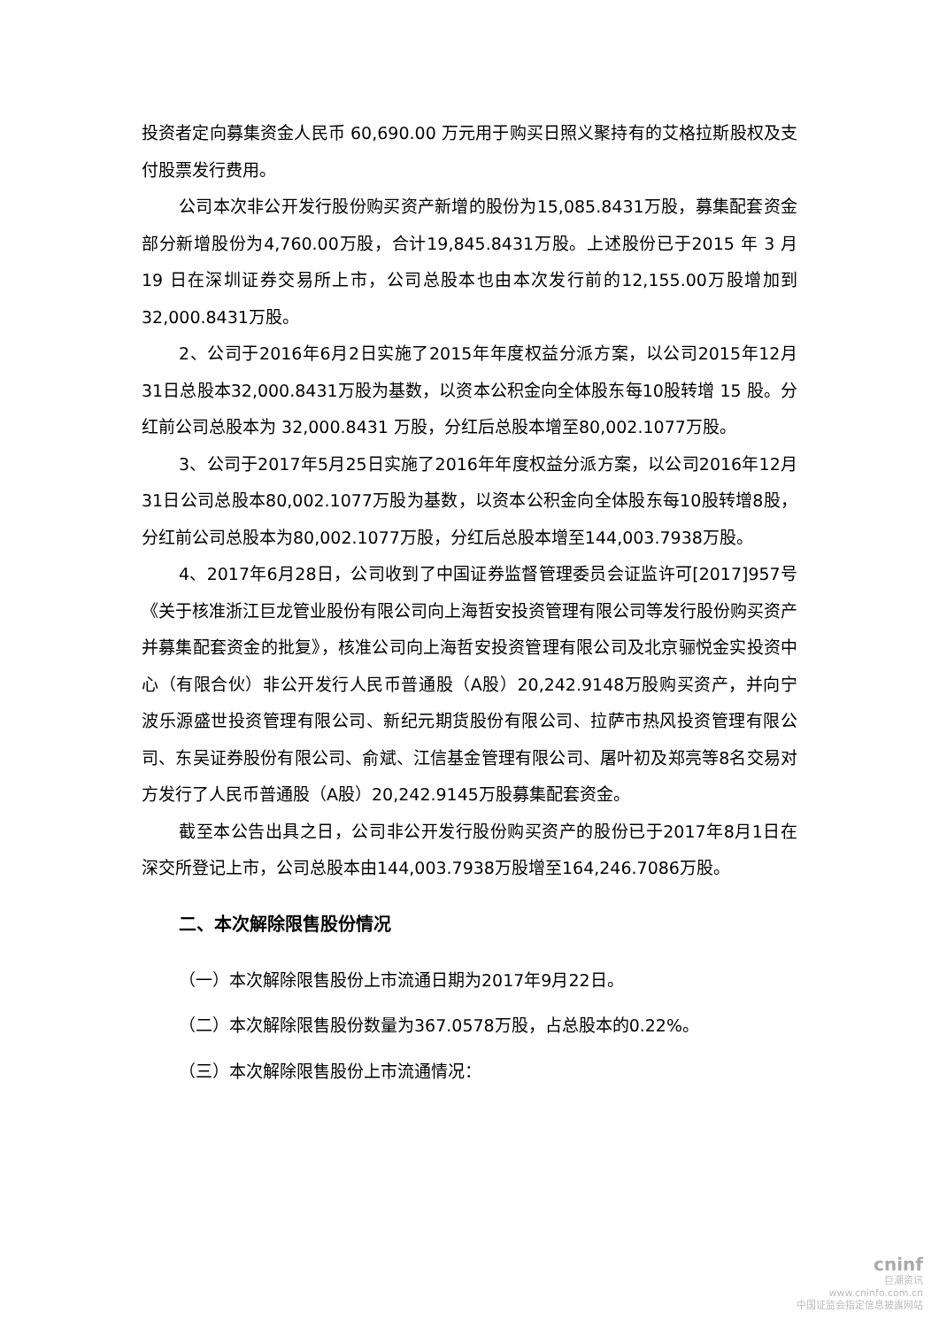投资者定向募集资金人民币 60,690.00 万元用于购买日照义聚持有的艾格拉斯股权及支付股票发行费用。
公司本次非公开发行股份购买资产新增的股份为15,085.8431万股，募集配套资金部分新增股份为4,760.00万股，合计19,845.8431万股。上述股份已于2015 年 3 月 19 日在深圳证券交易所上市，公司总股本也由本次发行前的12,155.00万股增加到32,000.8431万股。
2、公司于2016年6月2日实施了2015年年度权益分派方案，以公司2015年12月31日总股本32,000.8431万股为基数，以资本公积金向全体股东每10股转增 15 股。分红前公司总股本为 32,000.8431 万股，分红后总股本增至80,002.1077万股。
3、公司于2017年5月25日实施了2016年年度权益分派方案，以公司2016年12月31日公司总股本80,002.1077万股为基数，以资本公积金向全体股东每10股转增8股，分红前公司总股本为80,002.1077万股，分红后总股本增至144,003.7938万股。
4、2017年6月28日，公司收到了中国证券监督管理委员会证监许可[2017]957号《关于核准浙江巨龙管业股份有限公司向上海哲安投资管理有限公司等发行股份购买资产并募集配套资金的批复》，核准公司向上海哲安投资管理有限公司及北京骊悦金实投资中心（有限合伙）非公开发行人民币普通股（A股）20,242.9148万股购买资产，并向宁波乐源盛世投资管理有限公司、新纪元期货股份有限公司、拉萨市热风投资管理有限公司、东吴证券股份有限公司、俞斌、江信基金管理有限公司、屠叶初及郑亮等8名交易对方发行了人民币普通股（A股）20,242.9145万股募集配套资金。
截至本公告出具之日，公司非公开发行股份购买资产的股份已于2017年8月1日在深交所登记上市，公司总股本由144,003.7938万股增至164,246.7086万股。
二、本次解除限售股份情况
（一）本次解除限售股份上市流通日期为2017年9月22日。
（二）本次解除限售股份数量为367.0578万股，占总股本的0.22%。
（三）本次解除限售股份上市流通情况：
cninf
巨潮资讯
www.cninfo.com.cn
中国证监会指定信息披露网站